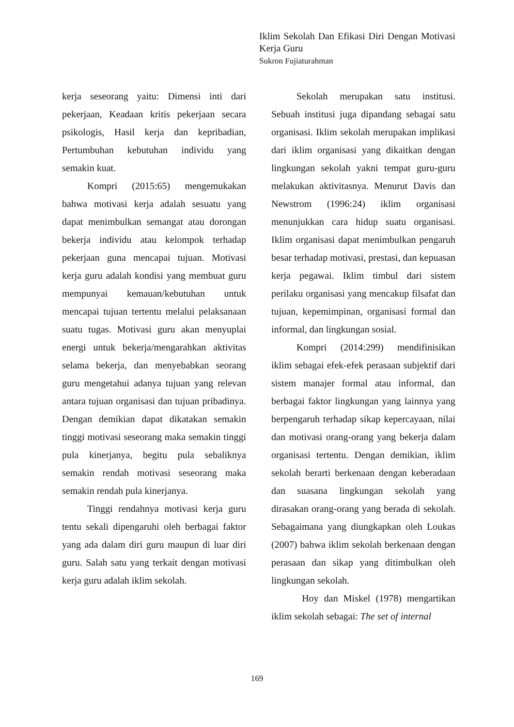Iklim Sekolah Dan Efikasi Diri Dengan Motivasi Kerja Guru
Sukron Fujiaturahman
kerja seseorang yaitu: Dimensi inti dari pekerjaan, Keadaan kritis pekerjaan secara psikologis, Hasil kerja dan kepribadian, Pertumbuhan kebutuhan individu yang semakin kuat.
Kompri (2015:65) mengemukakan bahwa motivasi kerja adalah sesuatu yang dapat menimbulkan semangat atau dorongan bekerja individu atau kelompok terhadap pekerjaan guna mencapai tujuan. Motivasi kerja guru adalah kondisi yang membuat guru mempunyai kemauan/kebutuhan untuk mencapai tujuan tertentu melalui pelaksanaan suatu tugas. Motivasi guru akan menyuplai energi untuk bekerja/mengarahkan aktivitas selama bekerja, dan menyebabkan seorang guru mengetahui adanya tujuan yang relevan antara tujuan organisasi dan tujuan pribadinya. Dengan demikian dapat dikatakan semakin tinggi motivasi seseorang maka semakin tinggi pula kinerjanya, begitu pula sebaliknya semakin rendah motivasi seseorang maka semakin rendah pula kinerjanya.
Tinggi rendahnya motivasi kerja guru tentu sekali dipengaruhi oleh berbagai faktor yang ada dalam diri guru maupun di luar diri guru. Salah satu yang terkait dengan motivasi kerja guru adalah iklim sekolah.
Sekolah merupakan satu institusi. Sebuah institusi juga dipandang sebagai satu organisasi. Iklim sekolah merupakan implikasi dari iklim organisasi yang dikaitkan dengan lingkungan sekolah yakni tempat guru-guru melakukan aktivitasnya. Menurut Davis dan Newstrom (1996:24) iklim organisasi menunjukkan cara hidup suatu organisasi. Iklim organisasi dapat menimbulkan pengaruh besar terhadap motivasi, prestasi, dan kepuasan kerja pegawai. Iklim timbul dari sistem perilaku organisasi yang mencakup filsafat dan tujuan, kepemimpinan, organisasi formal dan informal, dan lingkungan sosial.
Kompri (2014:299) mendifinisikan iklim sebagai efek-efek perasaan subjektif dari sistem manajer formal atau informal, dan berbagai faktor lingkungan yang lainnya yang berpengaruh terhadap sikap kepercayaan, nilai dan motivasi orang-orang yang bekerja dalam organisasi tertentu. Dengan demikian, iklim sekolah berarti berkenaan dengan keberadaan dan suasana lingkungan sekolah yang dirasakan orang-orang yang berada di sekolah. Sebagaimana yang diungkapkan oleh Loukas (2007) bahwa iklim sekolah berkenaan dengan perasaan dan sikap yang ditimbulkan oleh lingkungan sekolah.
Hoy dan Miskel (1978) mengartikan iklim sekolah sebagai: The set of internal
169